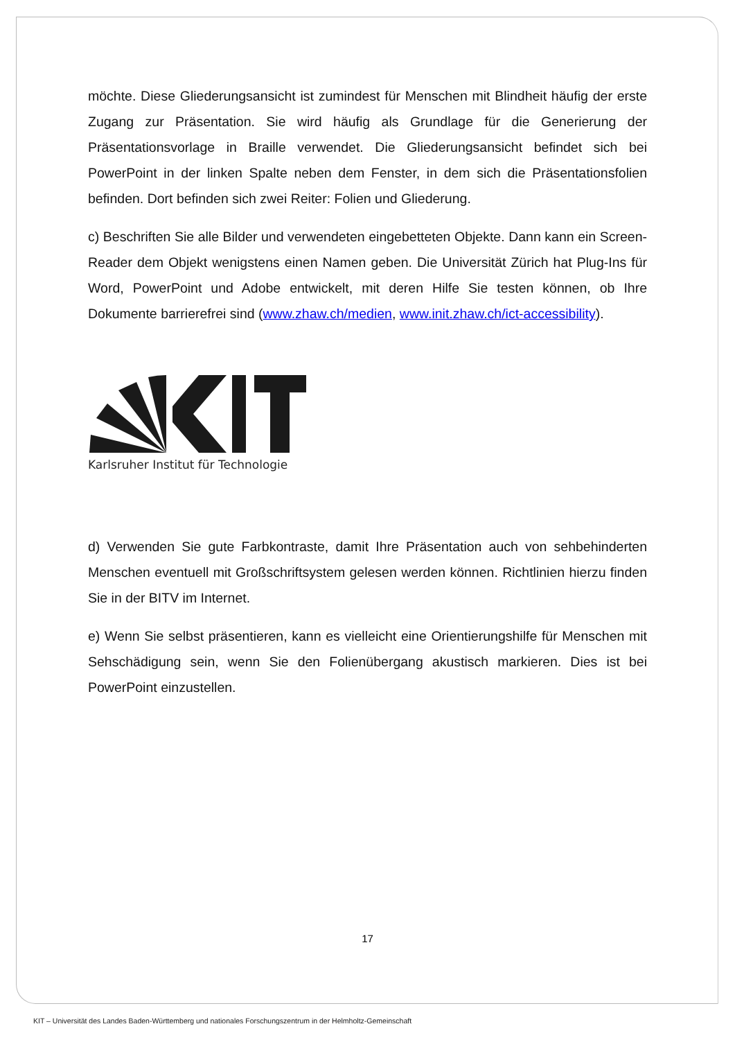möchte. Diese Gliederungsansicht ist zumindest für Menschen mit Blindheit häufig der erste Zugang zur Präsentation. Sie wird häufig als Grundlage für die Generierung der Präsentationsvorlage in Braille verwendet. Die Gliederungsansicht befindet sich bei PowerPoint in der linken Spalte neben dem Fenster, in dem sich die Präsentationsfolien befinden. Dort befinden sich zwei Reiter: Folien und Gliederung.
c) Beschriften Sie alle Bilder und verwendeten eingebetteten Objekte. Dann kann ein Screen-Reader dem Objekt wenigstens einen Namen geben. Die Universität Zürich hat Plug-Ins für Word, PowerPoint und Adobe entwickelt, mit deren Hilfe Sie testen können, ob Ihre Dokumente barrierefrei sind (www.zhaw.ch/medien, www.init.zhaw.ch/ict-accessibility).
Karlsruher Institut für Technologie
d) Verwenden Sie gute Farbkontraste, damit Ihre Präsentation auch von sehbehinderten Menschen eventuell mit Großschriftsystem gelesen werden können. Richtlinien hierzu finden Sie in der BITV im Internet.
e) Wenn Sie selbst präsentieren, kann es vielleicht eine Orientierungshilfe für Menschen mit Sehschädigung sein, wenn Sie den Folienübergang akustisch markieren. Dies ist bei PowerPoint einzustellen.
17
KIT – Universität des Landes Baden-Württemberg und nationales Forschungszentrum in der Helmholtz-Gemeinschaft